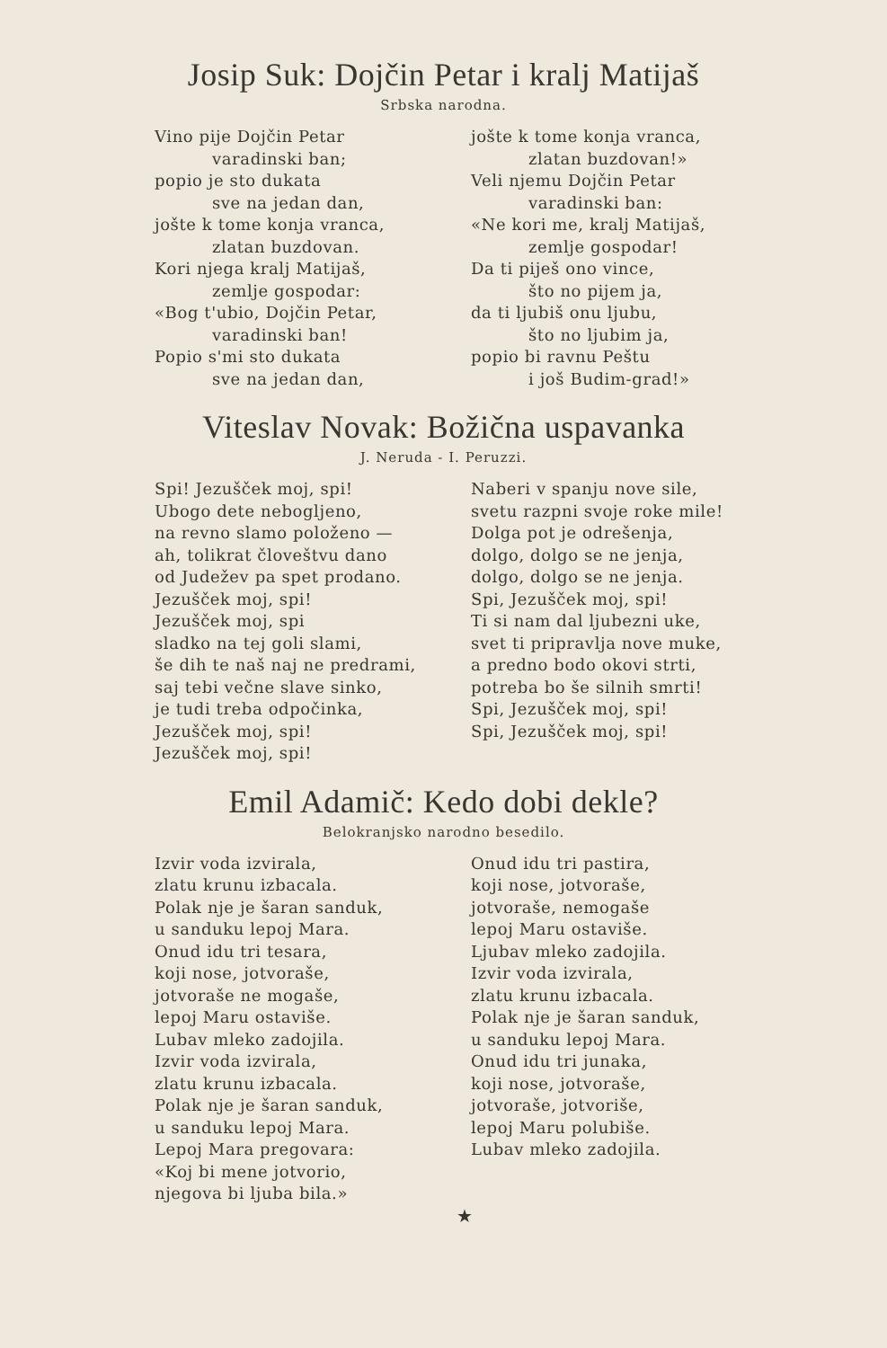Josip Suk: Dojčin Petar i kralj Matijaš
Srbska narodna.
Vino pije Dojčin Petar
varadinski ban;
popio je sto dukata
sve na jedan dan,
jošte k tome konja vranca,
zlatan buzdovan.
Kori njega kralj Matijaš,
zemlje gospodar:
«Bog t'ubio, Dojčin Petar,
varadinski ban!
Popio s'mi sto dukata
sve na jedan dan,
jošte k tome konja vranca,
zlatan buzdovan!»
Veli njemu Dojčin Petar
varadinski ban:
«Ne kori me, kralj Matijaš,
zemlje gospodar!
Da ti piješ ono vince,
što no pijem ja,
da ti ljubiš onu ljubu,
što no ljubim ja,
popio bi ravnu Peštu
i još Budim-grad!»
Viteslav Novak: Božična uspavanka
J. Neruda - I. Peruzzi.
Spi! Jezušček moj, spi!
Ubogo dete nebogljeno,
na revno slamo položeno —
ah, tolikrat človeštvu dano
od Judežev pa spet prodano.
Jezušček moj, spi!
Jezušček moj, spi
sladko na tej goli slami,
še dih te naš naj ne predrami,
saj tebi večne slave sinko,
je tudi treba odpočinka,
Jezušček moj, spi!
Jezušček moj, spi!
Naberi v spanju nove sile,
svetu razpni svoje roke mile!
Dolga pot je odrešenja,
dolgo, dolgo se ne jenja,
dolgo, dolgo se ne jenja.
Spi, Jezušček moj, spi!
Ti si nam dal ljubezni uke,
svet ti pripravlja nove muke,
a predno bodo okovi strti,
potreba bo še silnih smrti!
Spi, Jezušček moj, spi!
Spi, Jezušček moj, spi!
Emil Adamič: Kedo dobi dekle?
Belokranjsko narodno besedilo.
Izvir voda izvirala,
zlatu krunu izbacala.
Polak nje je šaran sanduk,
u sanduku lepoj Mara.
Onud idu tri tesara,
koji nose, jotvoraše,
jotvoraše ne mogaše,
lepoj Maru ostaviše.
Lubav mleko zadojila.
Izvir voda izvirala,
zlatu krunu izbacala.
Polak nje je šaran sanduk,
u sanduku lepoj Mara.
Lepoj Mara pregovara:
«Koj bi mene jotvorio,
njegova bi ljuba bila.»
Onud idu tri pastira,
koji nose, jotvoraše,
jotvoraše, nemogaše
lepoj Maru ostaviše.
Ljubav mleko zadojila.
Izvir voda izvirala,
zlatu krunu izbacala.
Polak nje je šaran sanduk,
u sanduku lepoj Mara.
Onud idu tri junaka,
koji nose, jotvoraše,
jotvoraše, jotvoriše,
lepoj Maru polubiše.
Lubav mleko zadojila.
★